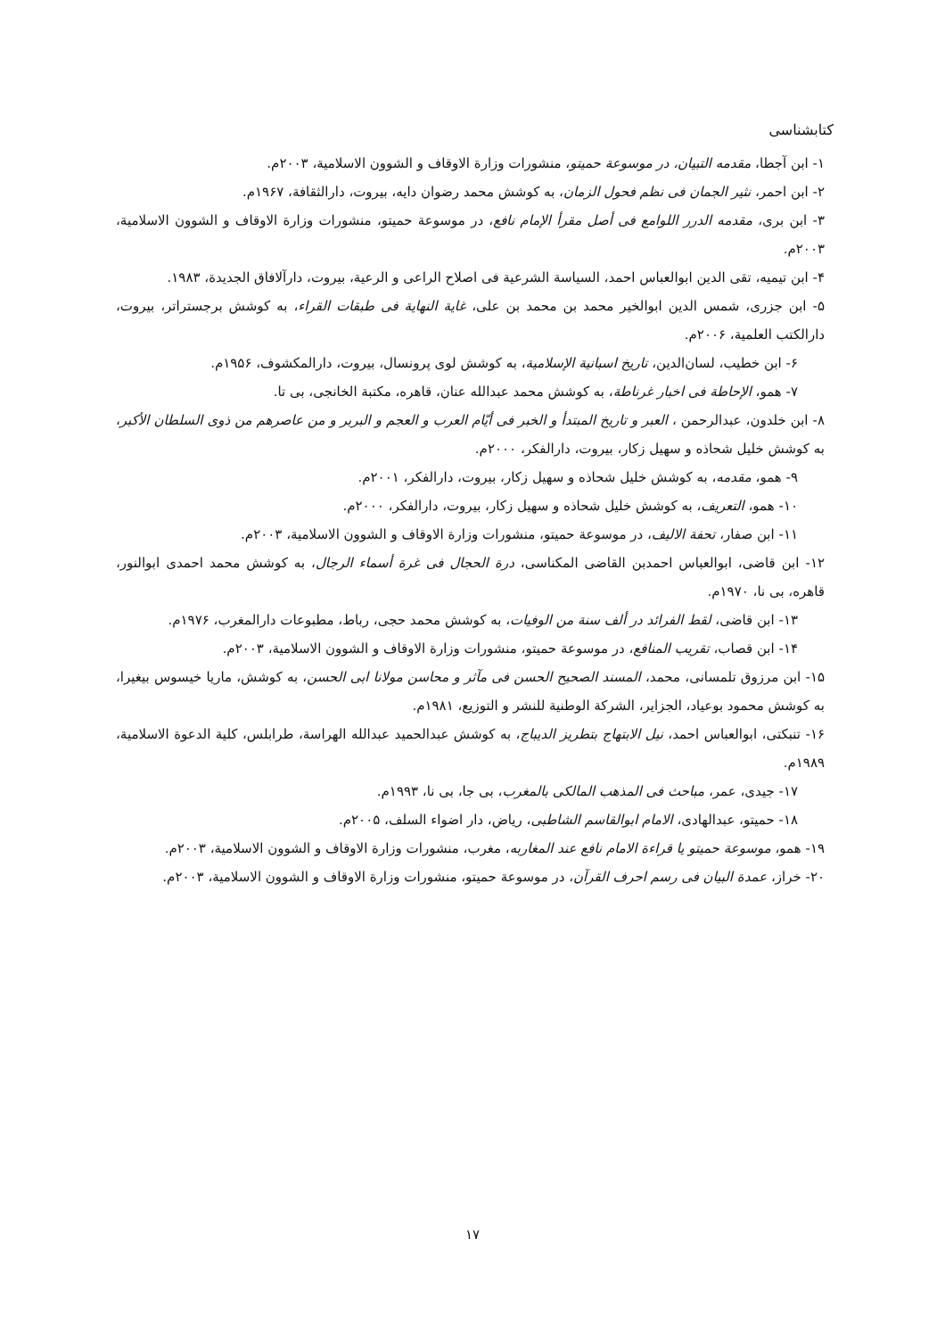کتابشناسی
۱- ابن آجطا، مقدمه التبیان، در موسوعة حمیتو، منشورات وزارة الاوقاف و الشوون الاسلامیة، ۲۰۰۳م.
۲- ابن احمر، نثیر الجمان فی نظم فحول الزمان، به کوشش محمد رضوان دایه، بیروت، دارالثقافة، ۱۹۶۷م.
۳- ابن بری، مقدمه الدرر اللوامع فی أصل مقرأ الإمام نافع، در موسوعة حمیتو، منشورات وزارة الاوقاف و الشوون الاسلامیة، ۲۰۰۳م.
۴- ابن تیمیه، تقی الدین ابوالعباس احمد، السیاسة الشرعیة فی اصلاح الراعی و الرعیة، بیروت، دارآلافاق الجدیدة، ۱۹۸۳.
۵- ابن جزری، شمس الدین ابوالخیر محمد بن محمد بن علی، غایة النهایة فی طبقات القراء، به کوشش برجستراتر، بیروت، دارالکتب العلمیة، ۲۰۰۶م.
۶- ابن خطیب، لسان‌الدین، تاریخ اسبانیة الإسلامیة، به کوشش لوی پرونسال، بیروت، دارالمکشوف، ۱۹۵۶م.
۷- همو، الإحاطة فی اخبار غرناطة، به کوشش محمد عبدالله عنان، قاهره، مکتبة الخانجی، بی تا.
۸- ابن خلدون، عبدالرحمن ، العبر و تاریخ المبتدأ و الخبر فی أیّام العرب و العجم و البربر و من عاصرهم من ذوی السلطان الأکبر، به کوشش خلیل شحاذه و سهیل زکار، بیروت، دارالفکر، ۲۰۰۰م.
۹- همو، مقدمه، به کوشش خلیل شحاذه و سهیل زکار، بیروت، دارالفکر، ۲۰۰۱م.
۱۰- همو، التعریف، به کوشش خلیل شحاذه و سهیل زکار، بیروت، دارالفکر، ۲۰۰۰م.
۱۱- ابن صفار، تحفة الالیف، در موسوعة حمیتو، منشورات وزارة الاوقاف و الشوون الاسلامیة، ۲۰۰۳م.
۱۲- ابن قاضی، ابوالعباس احمدبن القاضی المکناسی، درة الحجال فی غرة أسماء الرجال، به کوشش محمد احمدی ابوالنور، قاهره، بی نا، ۱۹۷۰م.
۱۳- ابن قاضی، لقط الفرائد در ألف سنة من الوفیات، به کوشش محمد حجی، رباط، مطبوعات دارالمغرب، ۱۹۷۶م.
۱۴- ابن قصاب، تقریب المنافع، در موسوعة حمیتو، منشورات وزارة الاوقاف و الشوون الاسلامیة، ۲۰۰۳م.
۱۵- ابن مرزوق تلمسانی، محمد، المسند الصحیح الحسن فی مآثر و محاسن مولانا ابی الحسن، به کوشش، ماریا خیسوس بیغیرا، به کوشش محمود بوعیاد، الجزایر، الشرکة الوطنیة للنشر و التوزیع، ۱۹۸۱م.
۱۶- تنبکتی، ابوالعباس احمد، نیل الابتهاج بتطریز الدیباج، به کوشش عبدالحمید عبدالله الهراسة، طرابلس، کلیة الدعوة الاسلامیة، ۱۹۸۹م.
۱۷- جیدی، عمر، مباحث فی المذهب المالکی بالمغرب، بی جا، بی نا، ۱۹۹۳م.
۱۸- حمیتو، عبدالهادی، الامام ابوالقاسم الشاطبی، ریاض، دار اضواء السلف، ۲۰۰۵م.
۱۹- همو، موسوعة حمیتو یا قراءة الامام نافع عند المغاربه، مغرب، منشورات وزارة الاوقاف و الشوون الاسلامیة، ۲۰۰۳م.
۲۰- خراز، عمدة البیان فی رسم احرف القرآن، در موسوعة حمیتو، منشورات وزارة الاوقاف و الشوون الاسلامیة، ۲۰۰۳م.
۱۷